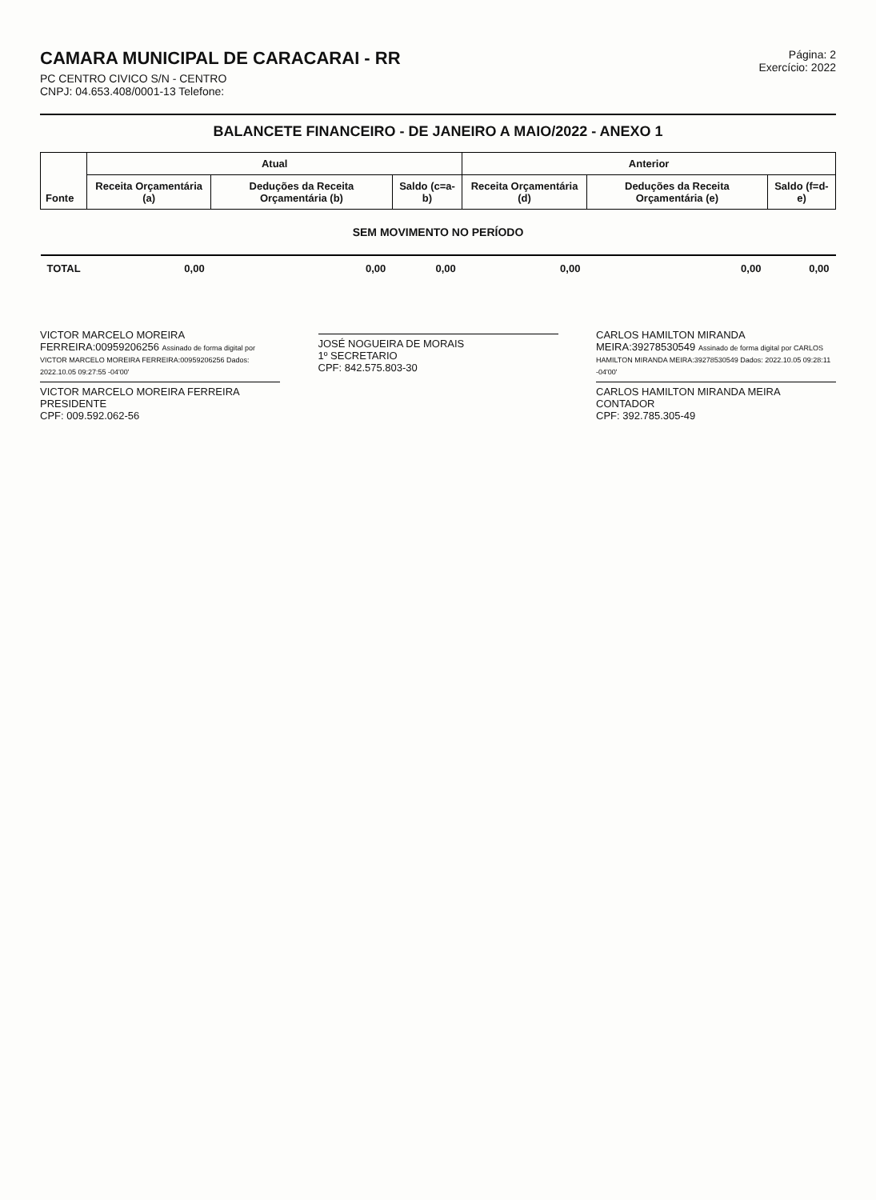CAMARA MUNICIPAL DE CARACARAI - RR
PC CENTRO CIVICO S/N - CENTRO
CNPJ: 04.653.408/0001-13 Telefone:
Página: 2
Exercício: 2022
BALANCETE FINANCEIRO - DE JANEIRO A MAIO/2022 - ANEXO 1
| Fonte | Atual | | | Anterior | | |
| --- | --- | --- | --- | --- | --- | --- |
| | Receita Orçamentária (a) | Deduções da Receita Orçamentária (b) | Saldo (c=a-b) | Receita Orçamentária (d) | Deduções da Receita Orçamentária (e) | Saldo (f=d-e) |
| SEM MOVIMENTO NO PERÍODO | | | | | | |
| TOTAL | 0,00 | 0,00 | 0,00 | 0,00 | 0,00 | 0,00 |
VICTOR MARCELO MOREIRA FERREIRA:00959206256 Assinado de forma digital por VICTOR MARCELO MOREIRA FERREIRA:00959206256 Dados: 2022.10.05 09:27:55 -04'00'
VICTOR MARCELO MOREIRA FERREIRA
PRESIDENTE
CPF: 009.592.062-56
JOSÉ NOGUEIRA DE MORAIS
1º SECRETARIO
CPF: 842.575.803-30
CARLOS HAMILTON MIRANDA MEIRA:39278530549 Assinado de forma digital por CARLOS HAMILTON MIRANDA MEIRA:39278530549 Dados: 2022.10.05 09:28:11 -04'00'
CARLOS HAMILTON MIRANDA MEIRA
CONTADOR
CPF: 392.785.305-49